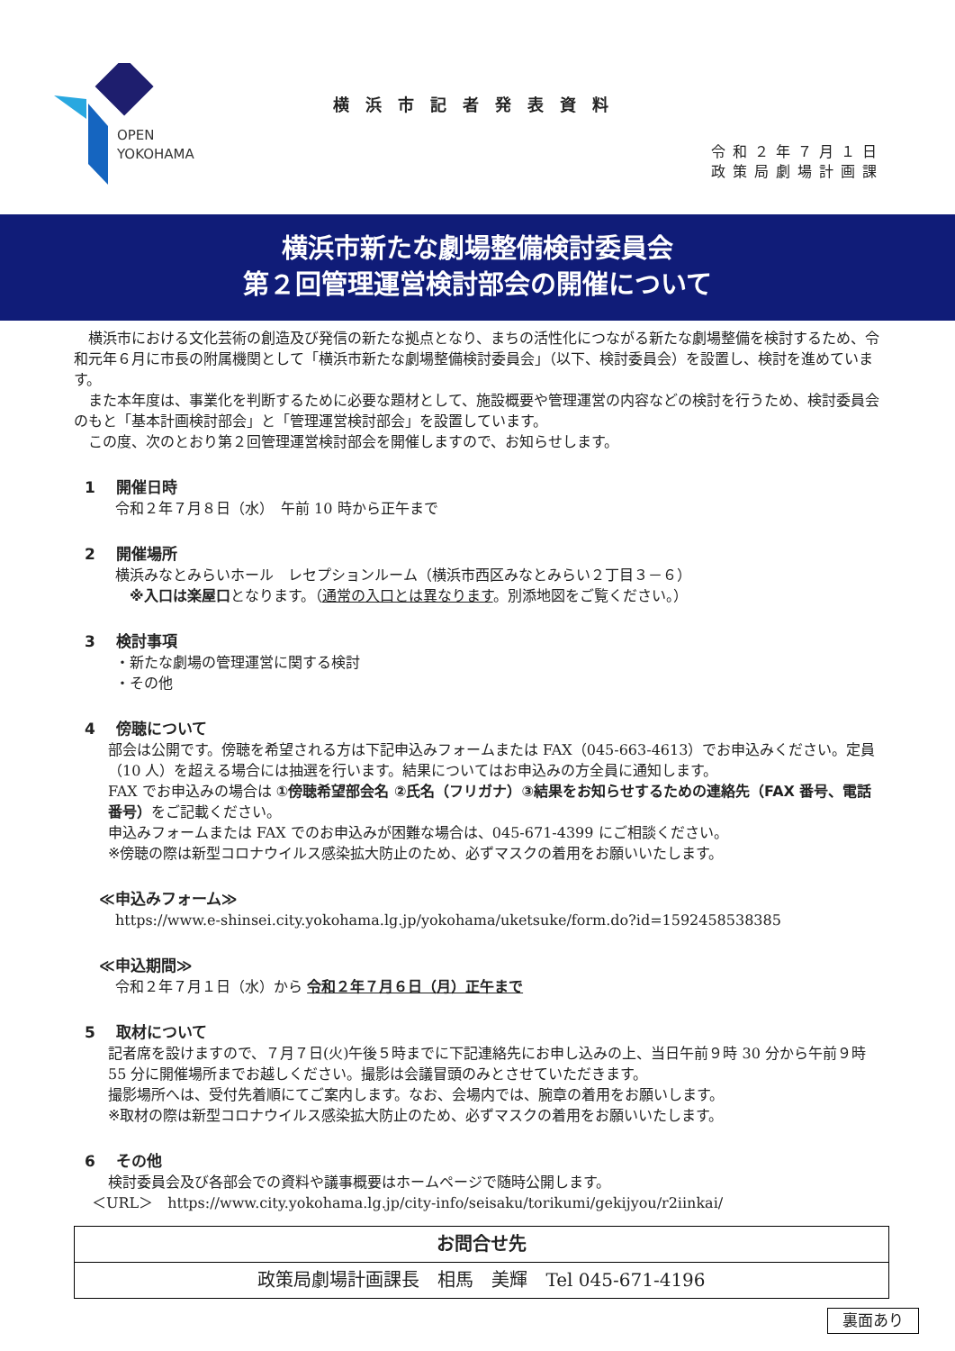OPEN
YOKOHAMA
横浜市記者発表資料
令和２年７月１日
政策局劇場計画課
横浜市新たな劇場整備検討委員会
第２回管理運営検討部会の開催について
　横浜市における文化芸術の創造及び発信の新たな拠点となり、まちの活性化につながる新たな劇場整備を検討するため、令和元年６月に市長の附属機関として「横浜市新たな劇場整備検討委員会」（以下、検討委員会）を設置し、検討を進めています。
　また本年度は、事業化を判断するために必要な題材として、施設概要や管理運営の内容などの検討を行うため、検討委員会のもと「基本計画検討部会」と「管理運営検討部会」を設置しています。
　この度、次のとおり第２回管理運営検討部会を開催しますので、お知らせします。
1　 開催日時
令和２年７月８日（水）　午前 10 時から正午まで
2　 開催場所
横浜みなとみらいホール　レセプションルーム（横浜市西区みなとみらい２丁目３－６）
　※入口は楽屋口となります。（通常の入口とは異なります。別添地図をご覧ください。）
3　 検討事項
・新たな劇場の管理運営に関する検討
・その他
4　 傍聴について
部会は公開です。傍聴を希望される方は下記申込みフォームまたは FAX（045-663-4613）でお申込みください。定員（10 人）を超える場合には抽選を行います。結果についてはお申込みの方全員に通知します。
FAX でお申込みの場合は ①傍聴希望部会名 ②氏名（フリガナ）③結果をお知らせするための連絡先（FAX 番号、電話番号）をご記載ください。
申込みフォームまたは FAX でのお申込みが困難な場合は、045-671-4399 にご相談ください。
※傍聴の際は新型コロナウイルス感染拡大防止のため、必ずマスクの着用をお願いいたします。
≪申込みフォーム≫
https://www.e-shinsei.city.yokohama.lg.jp/yokohama/uketsuke/form.do?id=1592458538385
≪申込期間≫
令和２年７月１日（水）から 令和２年７月６日（月）正午まで
5　 取材について
記者席を設けますので、７月７日(火)午後５時までに下記連絡先にお申し込みの上、当日午前９時 30 分から午前９時 55 分に開催場所までお越しください。撮影は会議冒頭のみとさせていただきます。
撮影場所へは、受付先着順にてご案内します。なお、会場内では、腕章の着用をお願いします。
※取材の際は新型コロナウイルス感染拡大防止のため、必ずマスクの着用をお願いいたします。
6　 その他
検討委員会及び各部会での資料や議事概要はホームページで随時公開します。
＜URL＞　https://www.city.yokohama.lg.jp/city-info/seisaku/torikumi/gekijyou/r2iinkai/
| お問合せ先 |
| 政策局劇場計画課長 相馬 美輝 Tel 045-671-4196 |
裏面あり